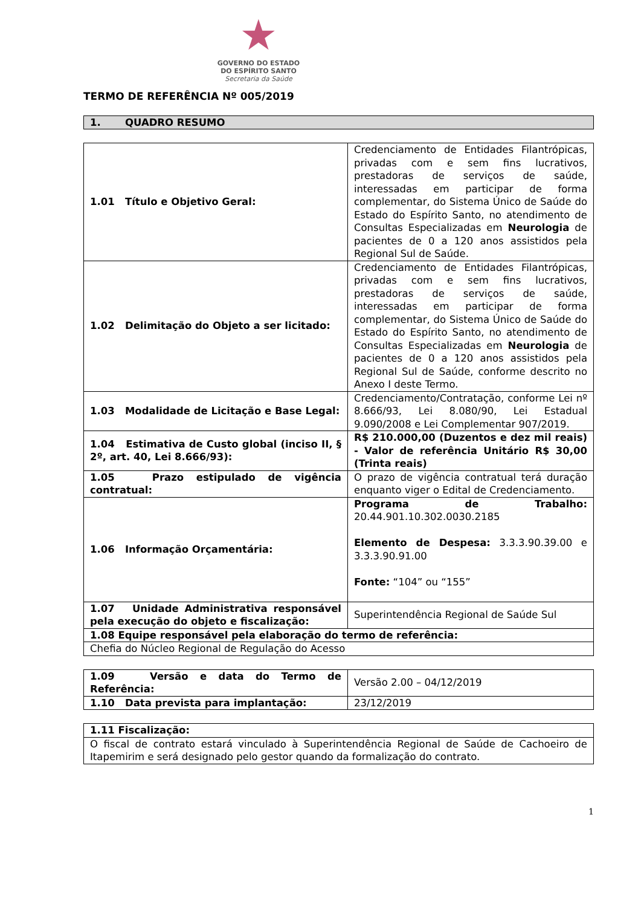★
GOVERNO DO ESTADO
DO ESPÍRITO SANTO
Secretaria da Saúde
TERMO DE REFERÊNCIA Nº 005/2019
1. QUADRO RESUMO
| 1.01 Título e Objetivo Geral: | Credenciamento de Entidades Filantrópicas, privadas com e sem fins lucrativos, prestadoras de serviços de saúde, interessadas em participar de forma complementar, do Sistema Único de Saúde do Estado do Espírito Santo, no atendimento de Consultas Especializadas em Neurologia de pacientes de 0 a 120 anos assistidos pela Regional Sul de Saúde. |
| 1.02 Delimitação do Objeto a ser licitado: | Credenciamento de Entidades Filantrópicas, privadas com e sem fins lucrativos, prestadoras de serviços de saúde, interessadas em participar de forma complementar, do Sistema Único de Saúde do Estado do Espírito Santo, no atendimento de Consultas Especializadas em Neurologia de pacientes de 0 a 120 anos assistidos pela Regional Sul de Saúde, conforme descrito no Anexo I deste Termo. |
| 1.03 Modalidade de Licitação e Base Legal: | Credenciamento/Contratação, conforme Lei nº 8.666/93, Lei 8.080/90, Lei Estadual 9.090/2008 e Lei Complementar 907/2019. |
| 1.04 Estimativa de Custo global (inciso II, § 2º, art. 40, Lei 8.666/93): | R$ 210.000,00 (Duzentos e dez mil reais) - Valor de referência Unitário R$ 30,00 (Trinta reais) |
| 1.05 Prazo estipulado de vigência contratual: | O prazo de vigência contratual terá duração enquanto viger o Edital de Credenciamento. |
| 1.06 Informação Orçamentária: | Programa de Trabalho: 20.44.901.10.302.0030.2185 Elemento de Despesa: 3.3.3.90.39.00 e 3.3.3.90.91.00 Fonte: “104” ou “155” |
| 1.07 Unidade Administrativa responsável pela execução do objeto e fiscalização: | Superintendência Regional de Saúde Sul |
| 1.08 Equipe responsável pela elaboração do termo de referência: | |
| Chefia do Núcleo Regional de Regulação do Acesso | |
| 1.09 Versão e data do Termo de Referência: | Versão 2.00 – 04/12/2019 |
| 1.10 Data prevista para implantação: | 23/12/2019 |
| 1.11 Fiscalização: |
| O fiscal de contrato estará vinculado à Superintendência Regional de Saúde de Cachoeiro de Itapemirim e será designado pelo gestor quando da formalização do contrato. |
1